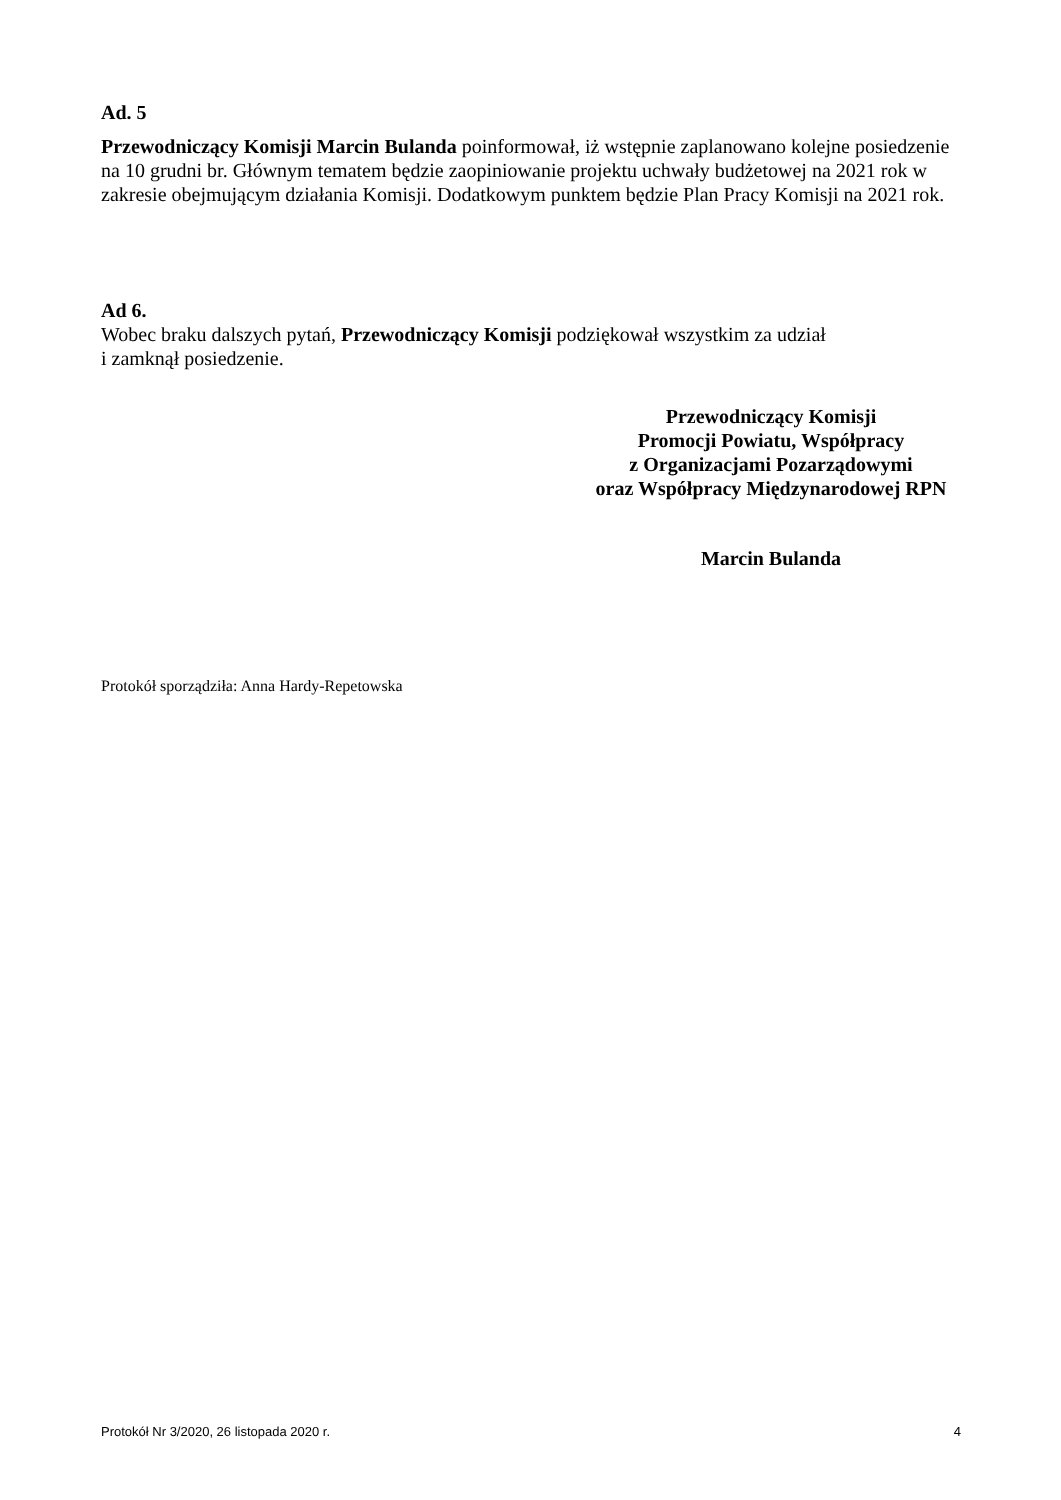Ad. 5
Przewodniczący Komisji Marcin Bulanda poinformował, iż wstępnie zaplanowano kolejne posiedzenie na 10 grudni br. Głównym tematem będzie zaopiniowanie projektu uchwały budżetowej na 2021 rok w zakresie obejmującym działania Komisji. Dodatkowym punktem będzie Plan Pracy Komisji na 2021 rok.
Ad 6.
Wobec braku dalszych pytań, Przewodniczący Komisji podziękował wszystkim za udział
i zamknął posiedzenie.
Przewodniczący Komisji
Promocji Powiatu, Współpracy
z Organizacjami Pozarządowymi
oraz Współpracy Międzynarodowej RPN
Marcin Bulanda
Protokół sporządziła: Anna Hardy-Repetowska
Protokół Nr 3/2020, 26 listopada 2020 r. 4